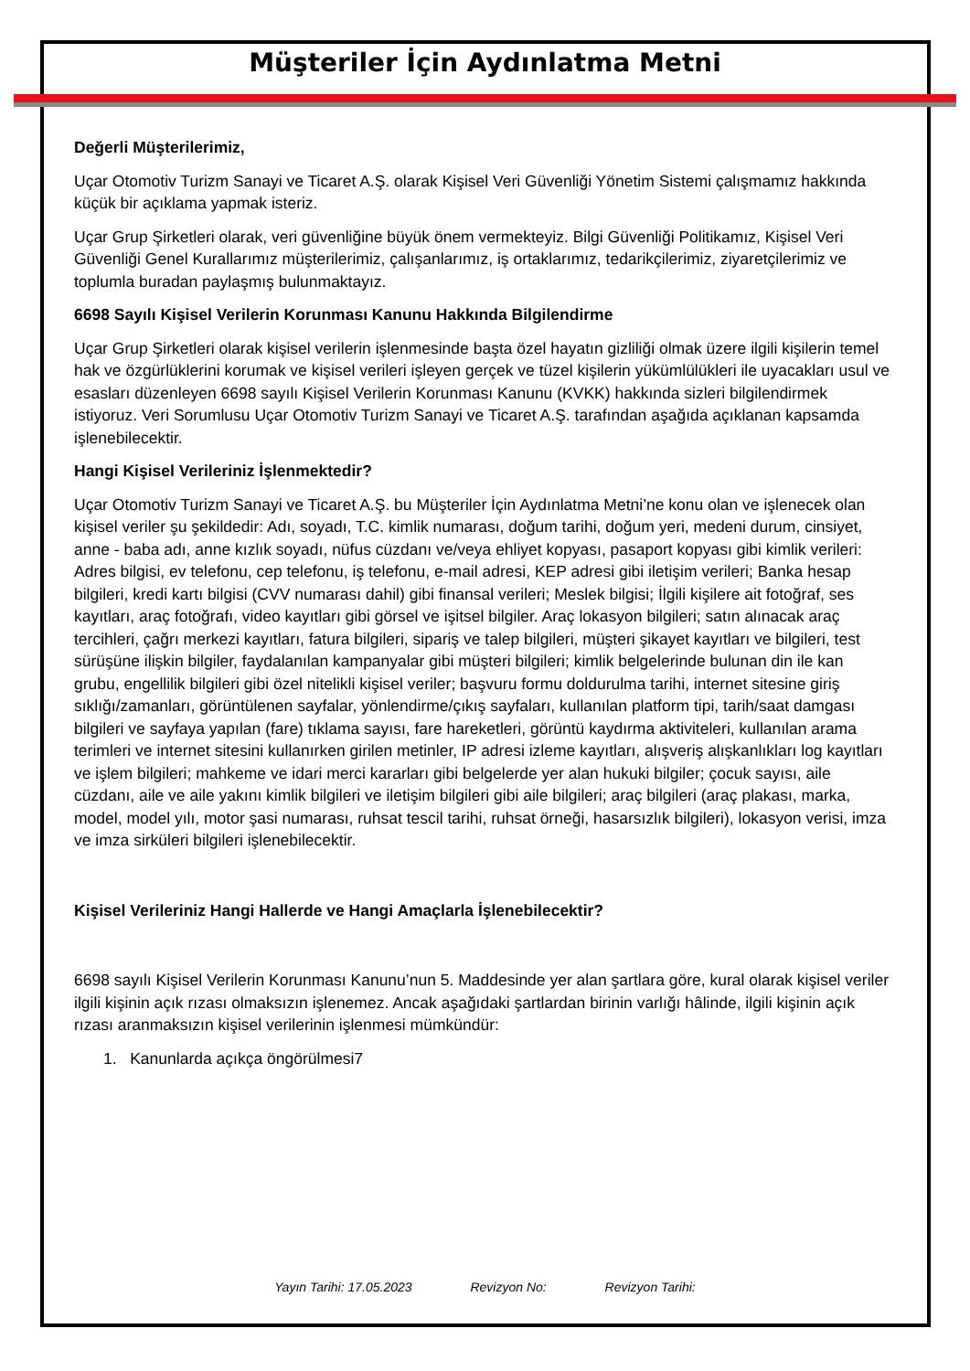Müşteriler İçin Aydınlatma Metni
Değerli Müşterilerimiz,
Uçar Otomotiv Turizm Sanayi ve Ticaret A.Ş. olarak Kişisel Veri Güvenliği Yönetim Sistemi çalışmamız hakkında küçük bir açıklama yapmak isteriz.
Uçar Grup Şirketleri olarak, veri güvenliğine büyük önem vermekteyiz. Bilgi Güvenliği Politikamız, Kişisel Veri Güvenliği Genel Kurallarımız müşterilerimiz, çalışanlarımız, iş ortaklarımız, tedarikçilerimiz, ziyaretçilerimiz ve toplumla buradan paylaşmış bulunmaktayız.
6698 Sayılı Kişisel Verilerin Korunması Kanunu Hakkında Bilgilendirme
Uçar Grup Şirketleri olarak kişisel verilerin işlenmesinde başta özel hayatın gizliliği olmak üzere ilgili kişilerin temel hak ve özgürlüklerini korumak ve kişisel verileri işleyen gerçek ve tüzel kişilerin yükümlülükleri ile uyacakları usul ve esasları düzenleyen 6698 sayılı Kişisel Verilerin Korunması Kanunu (KVKK) hakkında sizleri bilgilendirmek istiyoruz. Veri Sorumlusu Uçar Otomotiv Turizm Sanayi ve Ticaret A.Ş. tarafından aşağıda açıklanan kapsamda işlenebilecektir.
Hangi Kişisel Verileriniz İşlenmektedir?
Uçar Otomotiv Turizm Sanayi ve Ticaret A.Ş. bu Müşteriler İçin Aydınlatma Metni’ne konu olan ve işlenecek olan kişisel veriler şu şekildedir: Adı, soyadı, T.C. kimlik numarası, doğum tarihi, doğum yeri, medeni durum, cinsiyet, anne - baba adı, anne kızlık soyadı, nüfus cüzdanı ve/veya ehliyet kopyası, pasaport kopyası gibi kimlik verileri: Adres bilgisi, ev telefonu, cep telefonu, iş telefonu, e-mail adresi, KEP adresi gibi iletişim verileri; Banka hesap bilgileri, kredi kartı bilgisi (CVV numarası dahil) gibi finansal verileri; Meslek bilgisi; İlgili kişilere ait fotoğraf, ses kayıtları, araç fotoğrafı, video kayıtları gibi görsel ve işitsel bilgiler. Araç lokasyon bilgileri; satın alınacak araç tercihleri, çağrı merkezi kayıtları, fatura bilgileri, sipariş ve talep bilgileri, müşteri şikayet kayıtları ve bilgileri, test sürüşüne ilişkin bilgiler, faydalanılan kampanyalar gibi müşteri bilgileri; kimlik belgelerinde bulunan din ile kan grubu, engellilik bilgileri gibi özel nitelikli kişisel veriler; başvuru formu doldurulma tarihi, internet sitesine giriş sıklığı/zamanları, görüntülenen sayfalar, yönlendirme/çıkış sayfaları, kullanılan platform tipi, tarih/saat damgası bilgileri ve sayfaya yapılan (fare) tıklama sayısı, fare hareketleri, görüntü kaydırma aktiviteleri, kullanılan arama terimleri ve internet sitesini kullanırken girilen metinler, IP adresi izleme kayıtları, alışveriş alışkanlıkları log kayıtları ve işlem bilgileri; mahkeme ve idari merci kararları gibi belgelerde yer alan hukuki bilgiler; çocuk sayısı, aile cüzdanı, aile ve aile yakını kimlik bilgileri ve iletişim bilgileri gibi aile bilgileri; araç bilgileri (araç plakası, marka, model, model yılı, motor şasi numarası, ruhsat tescil tarihi, ruhsat örneği, hasarsızlık bilgileri), lokasyon verisi, imza ve imza sirküleri bilgileri işlenebilecektir.
Kişisel Verileriniz Hangi Hallerde ve Hangi Amaçlarla İşlenebilecektir?
6698 sayılı Kişisel Verilerin Korunması Kanunu’nun 5. Maddesinde yer alan şartlara göre, kural olarak kişisel veriler ilgili kişinin açık rızası olmaksızın işlenemez. Ancak aşağıdaki şartlardan birinin varlığı hâlinde, ilgili kişinin açık rızası aranmaksızın kişisel verilerinin işlenmesi mümkündür:
1. Kanunlarda açıkça öngörülmesi7
Yayın Tarihi: 17.05.2023 Revizyon No: Revizyon Tarihi: